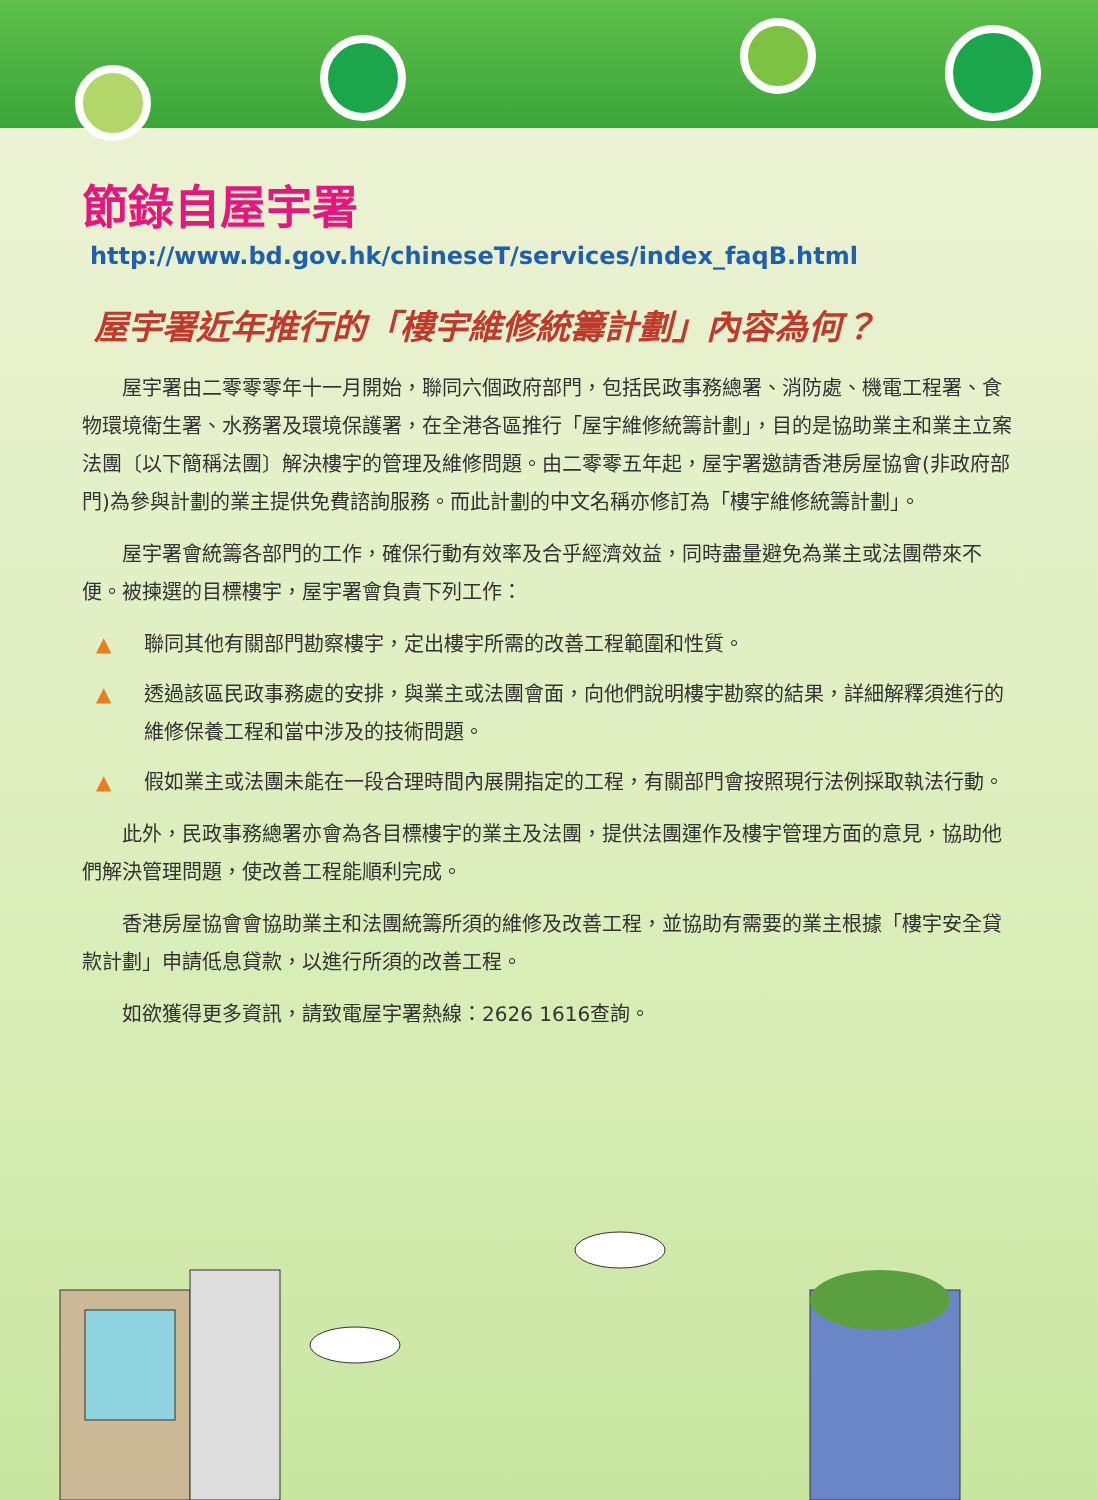節錄自屋宇署
http://www.bd.gov.hk/chineseT/services/index_faqB.html
屋宇署近年推行的「樓宇維修統籌計劃」內容為何？
屋宇署由二零零零年十一月開始，聯同六個政府部門，包括民政事務總署、消防處、機電工程署、食物環境衛生署、水務署及環境保護署，在全港各區推行「屋宇維修統籌計劃」，目的是協助業主和業主立案法團〔以下簡稱法團〕解決樓宇的管理及維修問題。由二零零五年起，屋宇署邀請香港房屋協會(非政府部門)為參與計劃的業主提供免費諮詢服務。而此計劃的中文名稱亦修訂為「樓宇維修統籌計劃」。
屋宇署會統籌各部門的工作，確保行動有效率及合乎經濟效益，同時盡量避免為業主或法團帶來不便。被揀選的目標樓宇，屋宇署會負責下列工作：
▲ 聯同其他有關部門勘察樓宇，定出樓宇所需的改善工程範圍和性質。
▲ 透過該區民政事務處的安排，與業主或法團會面，向他們說明樓宇勘察的結果，詳細解釋須進行的維修保養工程和當中涉及的技術問題。
▲ 假如業主或法團未能在一段合理時間內展開指定的工程，有關部門會按照現行法例採取執法行動。
此外，民政事務總署亦會為各目標樓宇的業主及法團，提供法團運作及樓宇管理方面的意見，協助他們解決管理問題，使改善工程能順利完成。
香港房屋協會會協助業主和法團統籌所須的維修及改善工程，並協助有需要的業主根據「樓宇安全貸款計劃」申請低息貸款，以進行所須的改善工程。
如欲獲得更多資訊，請致電屋宇署熱線：2626 1616查詢。